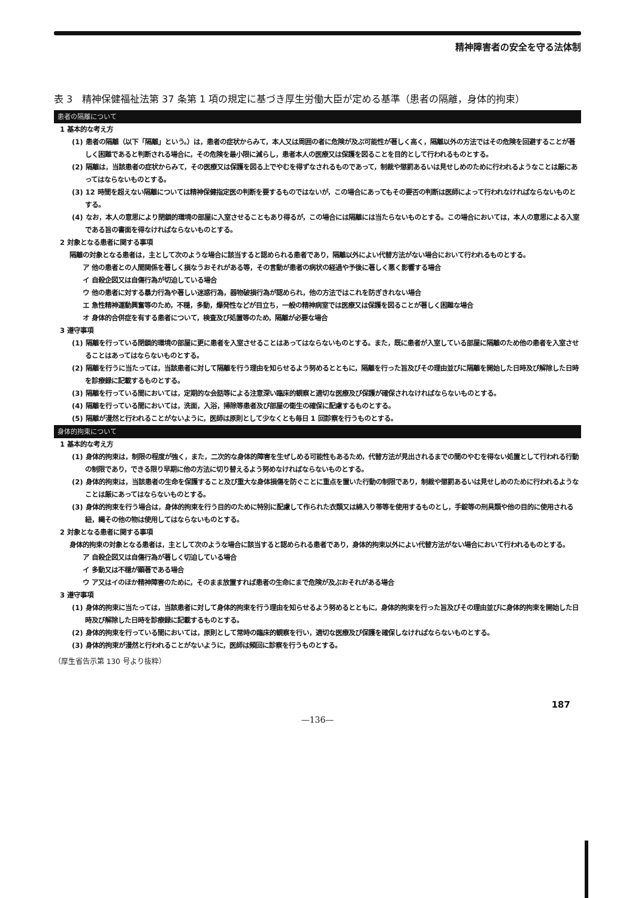精神障害者の安全を守る法体制
表 3　精神保健福祉法第 37 条第 1 項の規定に基づき厚生労働大臣が定める基準（患者の隔離，身体的拘束）
患者の隔離について
1 基本的な考え方
(1) 患者の隔離（以下「隔離」という。）は，患者の症状からみて，本人又は周囲の者に危険が及ぶ可能性が著しく高く，隔離以外の方法ではその危険を回避することが著しく困難であると判断される場合に，その危険を最小限に減らし，患者本人の医療又は保護を図ることを目的として行われるものとする。
(2) 隔離は，当該患者の症状からみて，その医療又は保護を図る上でやむを得ずなされるものであって，制裁や懲罰あるいは見せしめのために行われるようなことは厳にあってはならないものとする。
(3) 12 時間を超えない隔離については精神保健指定医の判断を要するものではないが，この場合にあってもその要否の判断は医師によって行われなければならないものとする。
(4) なお，本人の意思により閉鎖的環境の部屋に入室させることもあり得るが，この場合には隔離には当たらないものとする。この場合においては，本人の意思による入室である旨の書面を得なければならないものとする。
2 対象となる患者に関する事項
隔離の対象となる患者は，主として次のような場合に該当すると認められる患者であり，隔離以外によい代替方法がない場合において行われるものとする。
ア 他の患者との人間関係を著しく損なうおそれがある等，その言動が患者の病状の経過や予後に著しく悪く影響する場合
イ 自殺企図又は自傷行為が切迫している場合
ウ 他の患者に対する暴力行為や著しい迷惑行為，器物破損行為が認められ，他の方法ではこれを防ぎきれない場合
エ 急性精神運動興奮等のため，不穏，多動，爆発性などが目立ち，一般の精神病室では医療又は保護を図ることが著しく困難な場合
オ 身体的合併症を有する患者について，検査及び処置等のため，隔離が必要な場合
3 遵守事項
(1) 隔離を行っている閉鎖的環境の部屋に更に患者を入室させることはあってはならないものとする。また，既に患者が入室している部屋に隔離のため他の患者を入室させることはあってはならないものとする。
(2) 隔離を行うに当たっては，当該患者に対して隔離を行う理由を知らせるよう努めるとともに，隔離を行った旨及びその理由並びに隔離を開始した日時及び解除した日時を診療録に記載するものとする。
(3) 隔離を行っている間においては，定期的な会話等による注意深い臨床的観察と適切な医療及び保護が確保されなければならないものとする。
(4) 隔離を行っている間においては，洗面，入浴，掃除等患者及び部屋の衛生の確保に配慮するものとする。
(5) 隔離が漫然と行われることがないように，医師は原則として少なくとも毎日 1 回診察を行うものとする。
身体的拘束について
1 基本的な考え方
(1) 身体的拘束は，制限の程度が強く，また，二次的な身体的障害を生ぜしめる可能性もあるため，代替方法が見出されるまでの間のやむを得ない処置として行われる行動の制限であり，できる限り早期に他の方法に切り替えるよう努めなければならないものとする。
(2) 身体的拘束は，当該患者の生命を保護すること及び重大な身体損傷を防ぐことに重点を置いた行動の制限であり，制裁や懲罰あるいは見せしめのために行われるようなことは厳にあってはならないものとする。
(3) 身体的拘束を行う場合は，身体的拘束を行う目的のために特別に配慮して作られた衣類又は綿入り帯等を使用するものとし，手錠等の刑具類や他の目的に使用される紐，縄その他の物は使用してはならないものとする。
2 対象となる患者に関する事項
身体的拘束の対象となる患者は，主として次のような場合に該当すると認められる患者であり，身体的拘束以外によい代替方法がない場合において行われるものとする。
ア 自殺企図又は自傷行為が著しく切迫している場合
イ 多動又は不穏が顕著である場合
ウ ア又はイのほか精神障害のために，そのまま放置すれば患者の生命にまで危険が及ぶおそれがある場合
3 遵守事項
(1) 身体的拘束に当たっては，当該患者に対して身体的拘束を行う理由を知らせるよう努めるとともに，身体的拘束を行った旨及びその理由並びに身体的拘束を開始した日時及び解除した日時を診療録に記載するものとする。
(2) 身体的拘束を行っている間においては，原則として常時の臨床的観察を行い，適切な医療及び保護を確保しなければならないものとする。
(3) 身体的拘束が漫然と行われることがないように，医師は頻回に診察を行うものとする。
（厚生省告示第 130 号より抜粋）
187
—136—